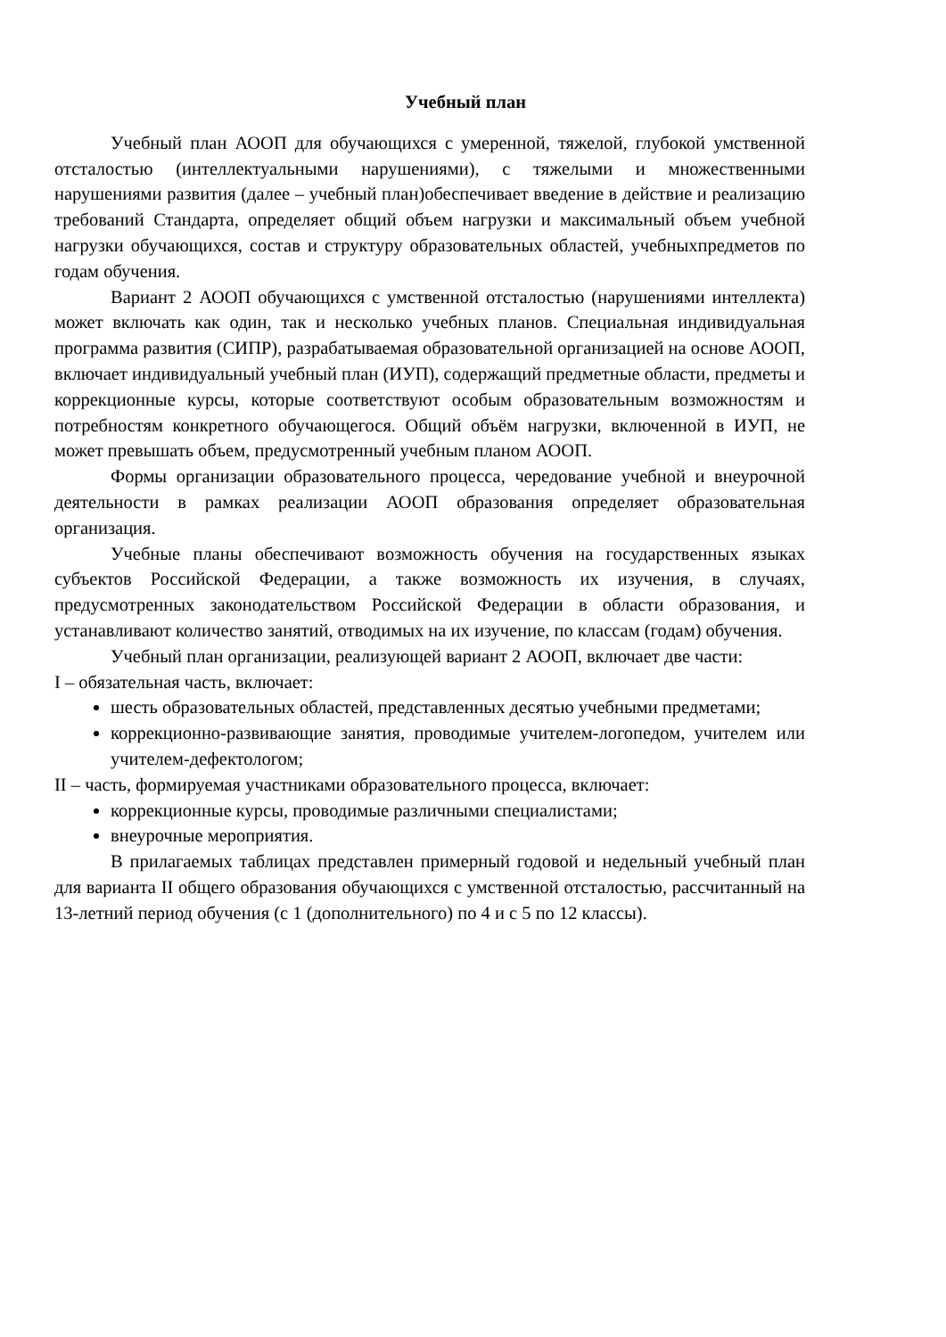Учебный план
Учебный план АООП для обучающихся с умеренной, тяжелой, глубокой умственной отсталостью (интеллектуальными нарушениями), с тяжелыми и множественными нарушениями развития (далее – учебный план)обеспечивает введение в действие и реализацию требований Стандарта, определяет общий объем нагрузки и максимальный объем учебной нагрузки обучающихся, состав и структуру образовательных областей, учебныхпредметов по годам обучения.
Вариант 2 АООП обучающихся с умственной отсталостью (нарушениями интеллекта) может включать как один, так и несколько учебных планов. Специальная индивидуальная программа развития (СИПР), разрабатываемая образовательной организацией на основе АООП, включает индивидуальный учебный план (ИУП), содержащий предметные области, предметы и коррекционные курсы, которые соответствуют особым образовательным возможностям и потребностям конкретного обучающегося. Общий объём нагрузки, включенной в ИУП, не может превышать объем, предусмотренный учебным планом АООП.
Формы организации образовательного процесса, чередование учебной и внеурочной деятельности в рамках реализации АООП образования определяет образовательная организация.
Учебные планы обеспечивают возможность обучения на государственных языках субъектов Российской Федерации, а также возможность их изучения, в случаях, предусмотренных законодательством Российской Федерации в области образования, и устанавливают количество занятий, отводимых на их изучение, по классам (годам) обучения.
Учебный план организации, реализующей вариант 2 АООП, включает две части:
I – обязательная часть, включает:
шесть образовательных областей, представленных десятью учебными предметами;
коррекционно-развивающие занятия, проводимые учителем-логопедом, учителем или учителем-дефектологом;
II – часть, формируемая участниками образовательного процесса, включает:
коррекционные курсы, проводимые различными специалистами;
внеурочные мероприятия.
В прилагаемых таблицах представлен примерный годовой и недельный учебный план для варианта II общего образования обучающихся с умственной отсталостью, рассчитанный на 13-летний период обучения (с 1 (дополнительного) по 4 и с 5 по 12 классы).